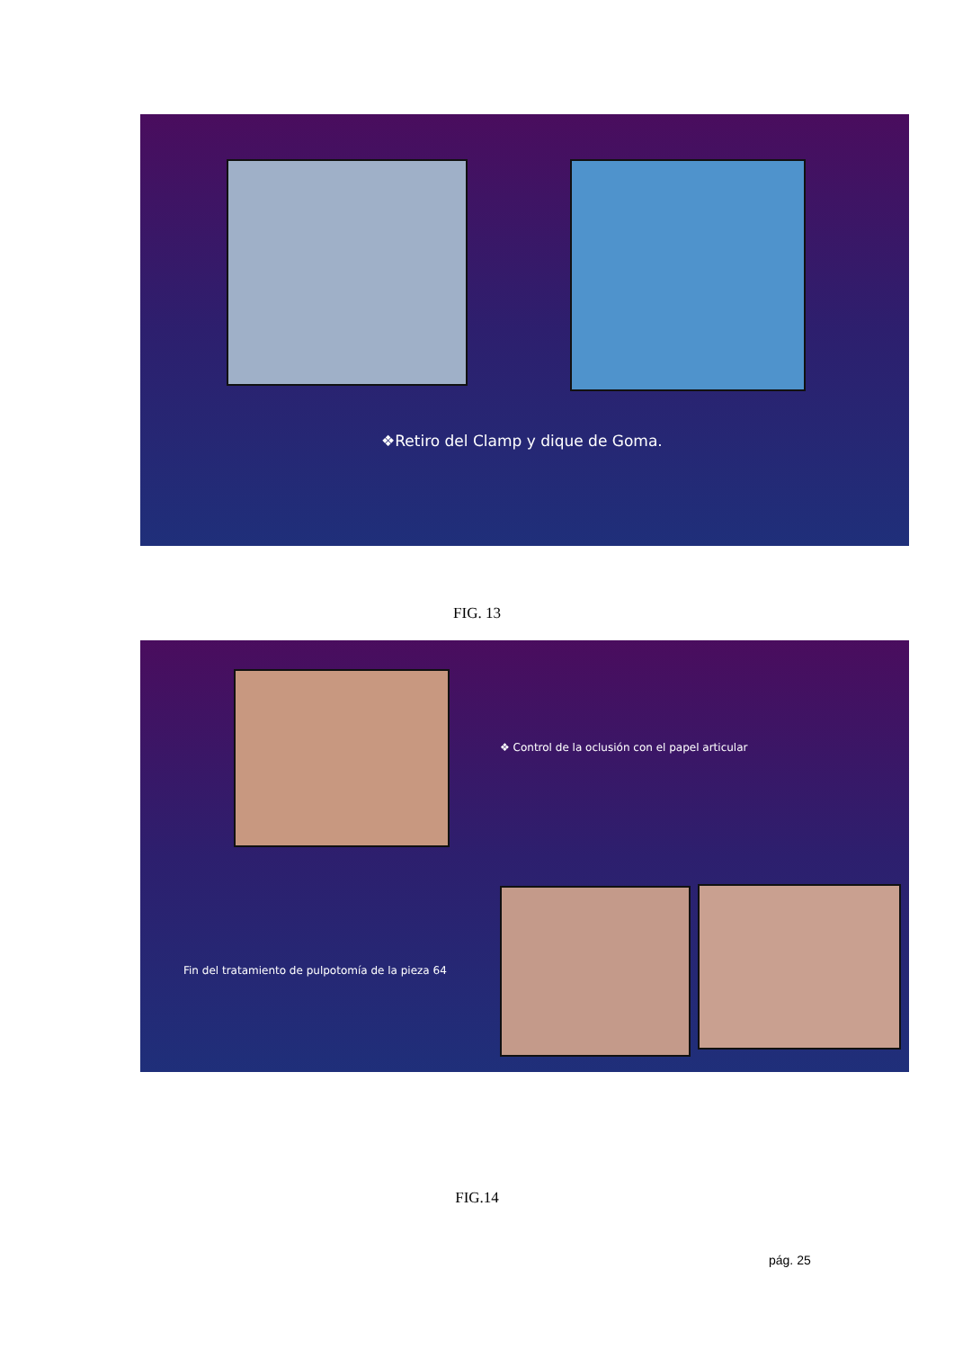❖Retiro del Clamp y dique de Goma.
FIG. 13
❖ Control de la oclusión con el papel articular
Fin del tratamiento de pulpotomía de la pieza 64
FIG.14
pág. 25